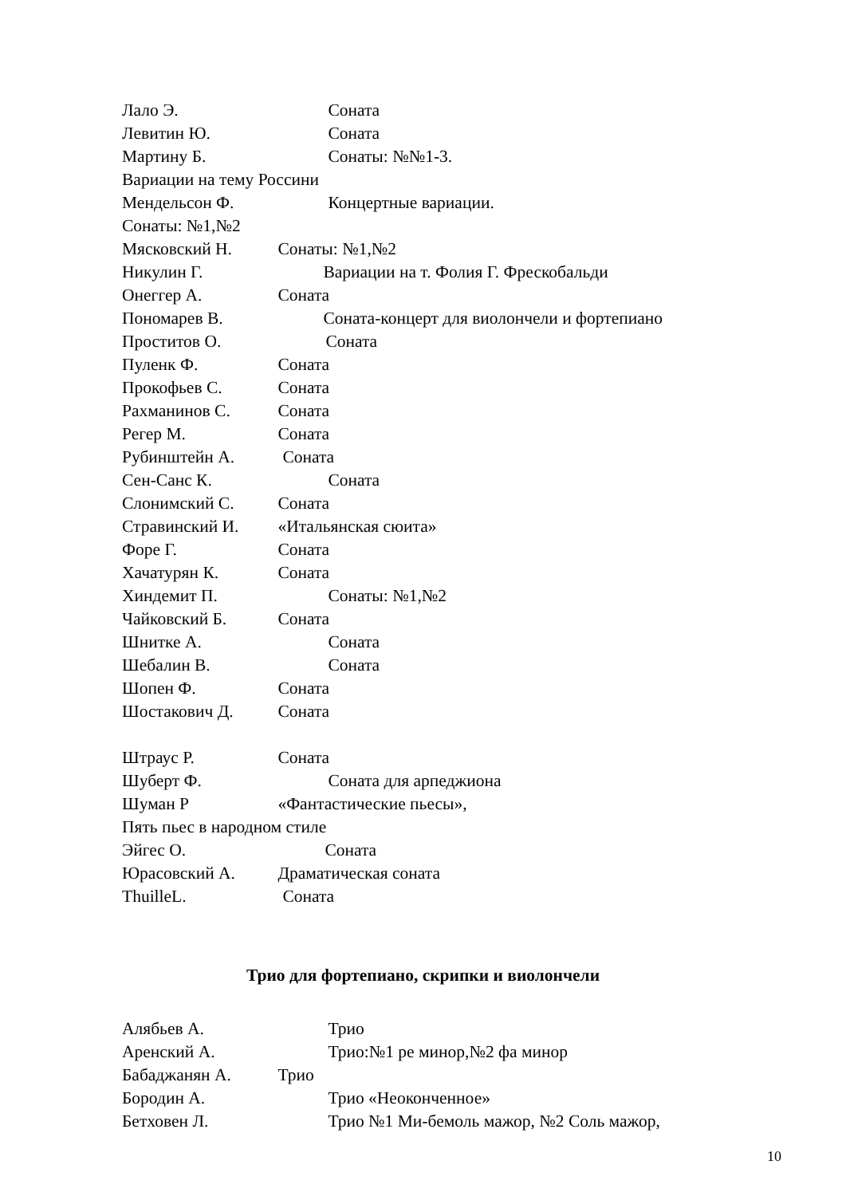Лало Э. Соната
Левитин Ю. Соната
Мартину Б. Сонаты: №№1-3.
Вариации на тему Россини
Мендельсон Ф. Концертные вариации.
Сонаты: №1,№2
Мясковский Н. Сонаты: №1,№2
Никулин Г. Вариации на т. Фолия Г. Фрескобальди
Онеггер А. Соната
Пономарев В. Соната-концерт для виолончели и фортепиано
Проститов О. Соната
Пуленк Ф. Соната
Прокофьев С. Соната
Рахманинов С. Соната
Регер М. Соната
Рубинштейн А. Соната
Сен-Санс К. Соната
Слонимский С. Соната
Стравинский И. «Итальянская сюита»
Форе Г. Соната
Хачатурян К. Соната
Хиндемит П. Сонаты: №1,№2
Чайковский Б. Соната
Шнитке А. Соната
Шебалин В. Соната
Шопен Ф. Соната
Шостакович Д. Соната
Штраус Р. Соната
Шуберт Ф. Соната для арпеджиона
Шуман Р «Фантастические пьесы»,
Пять пьес в народном стиле
Эйгес О. Соната
Юрасовский А. Драматическая соната
ThuilleL. Соната
Трио для фортепиано, скрипки и виолончели
Алябьев А. Трио
Аренский А. Трио:№1 ре минор,№2 фа минор
Бабаджанян А. Трио
Бородин А. Трио «Неоконченное»
Бетховен Л. Трио №1 Ми-бемоль мажор, №2 Соль мажор,
10